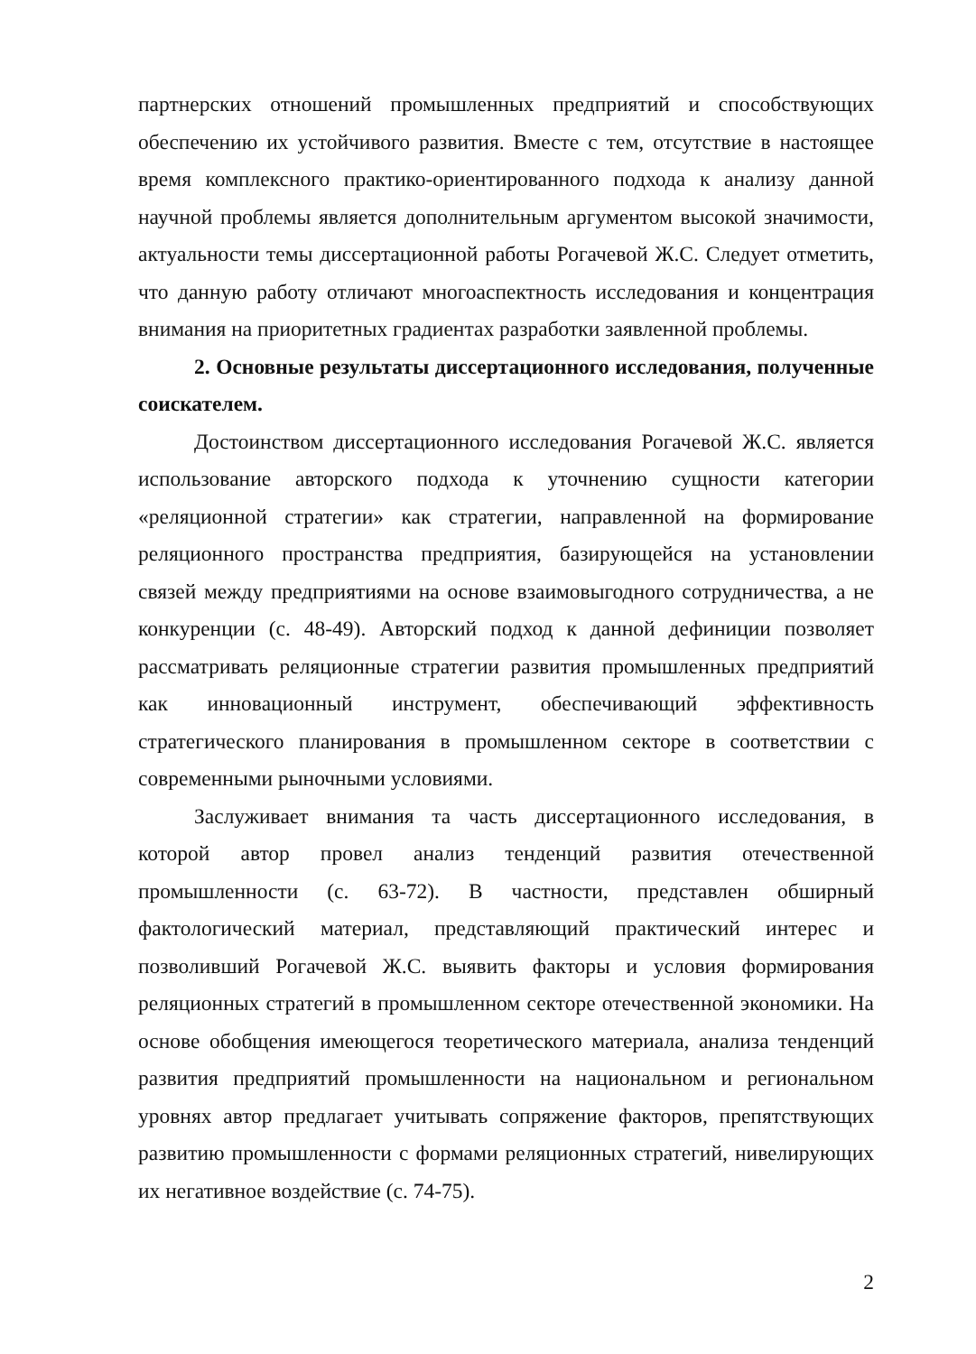партнерских отношений промышленных предприятий и способствующих обеспечению их устойчивого развития. Вместе с тем, отсутствие в настоящее время комплексного практико-ориентированного подхода к анализу данной научной проблемы является дополнительным аргументом высокой значимости, актуальности темы диссертационной работы Рогачевой Ж.С. Следует отметить, что данную работу отличают многоаспектность исследования и концентрация внимания на приоритетных градиентах разработки заявленной проблемы.
2. Основные результаты диссертационного исследования, полученные соискателем.
Достоинством диссертационного исследования Рогачевой Ж.С. является использование авторского подхода к уточнению сущности категории «реляционной стратегии» как стратегии, направленной на формирование реляционного пространства предприятия, базирующейся на установлении связей между предприятиями на основе взаимовыгодного сотрудничества, а не конкуренции (с. 48-49). Авторский подход к данной дефиниции позволяет рассматривать реляционные стратегии развития промышленных предприятий как инновационный инструмент, обеспечивающий эффективность стратегического планирования в промышленном секторе в соответствии с современными рыночными условиями.
Заслуживает внимания та часть диссертационного исследования, в которой автор провел анализ тенденций развития отечественной промышленности (с. 63-72). В частности, представлен обширный фактологический материал, представляющий практический интерес и позволивший Рогачевой Ж.С. выявить факторы и условия формирования реляционных стратегий в промышленном секторе отечественной экономики. На основе обобщения имеющегося теоретического материала, анализа тенденций развития предприятий промышленности на национальном и региональном уровнях автор предлагает учитывать сопряжение факторов, препятствующих развитию промышленности с формами реляционных стратегий, нивелирующих их негативное воздействие (с. 74-75).
2